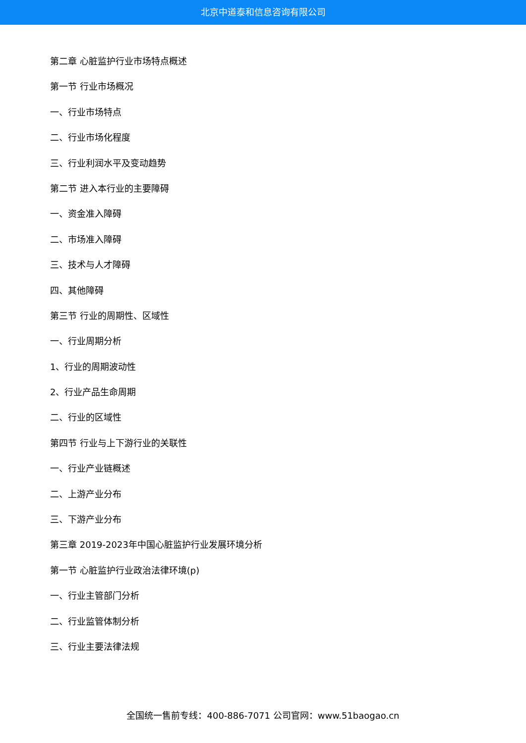北京中道泰和信息咨询有限公司
第二章 心脏监护行业市场特点概述
第一节 行业市场概况
一、行业市场特点
二、行业市场化程度
三、行业利润水平及变动趋势
第二节 进入本行业的主要障碍
一、资金准入障碍
二、市场准入障碍
三、技术与人才障碍
四、其他障碍
第三节 行业的周期性、区域性
一、行业周期分析
1、行业的周期波动性
2、行业产品生命周期
二、行业的区域性
第四节 行业与上下游行业的关联性
一、行业产业链概述
二、上游产业分布
三、下游产业分布
第三章 2019-2023年中国心脏监护行业发展环境分析
第一节 心脏监护行业政治法律环境(p)
一、行业主管部门分析
二、行业监管体制分析
三、行业主要法律法规
全国统一售前专线：400-886-7071 公司官网：www.51baogao.cn